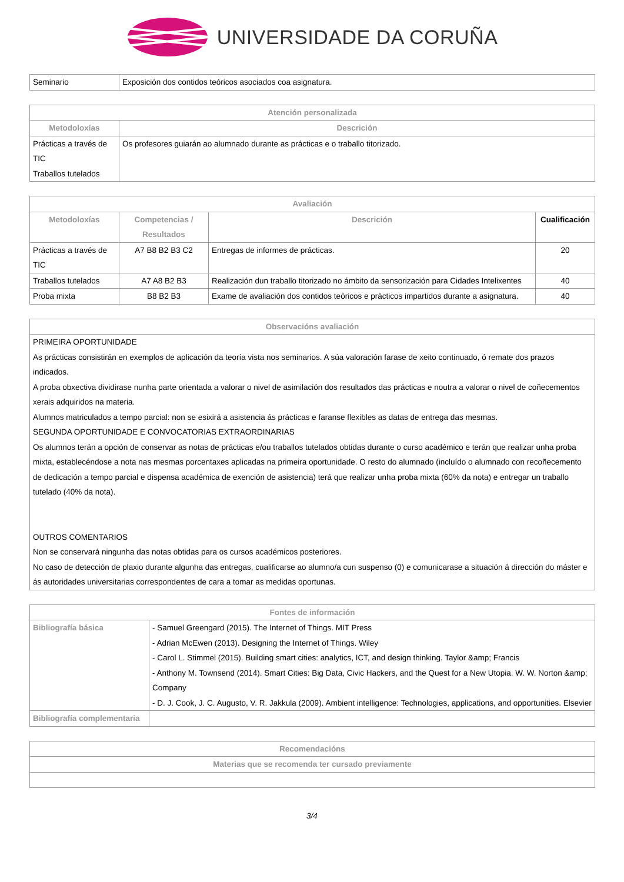UNIVERSIDADE DA CORUÑA
| Seminario | Exposición dos contidos teóricos asociados coa asignatura. |
| Atención personalizada | |
| --- | --- |
| Metodoloxías | Descrición |
| Prácticas a través de TIC Traballos tutelados | Os profesores guiarán ao alumnado durante as prácticas e o traballo titorizado. |
| Avaliación | | | |
| --- | --- | --- | --- |
| Metodoloxías | Competencias / Resultados | Descrición | Cualificación |
| Prácticas a través de TIC | A7 B8 B2 B3 C2 | Entregas de informes de prácticas. | 20 |
| Traballos tutelados | A7 A8 B2 B3 | Realización dun traballo titorizado no ámbito da sensorización para Cidades Intelixentes | 40 |
| Proba mixta | B8 B2 B3 | Exame de avaliación dos contidos teóricos e prácticos impartidos durante a asignatura. | 40 |
| Observacións avaliación |
| --- |
| PRIMEIRA OPORTUNIDADE As prácticas consistirán en exemplos de aplicación da teoría vista nos seminarios. A súa valoración farase de xeito continuado, ó remate dos prazos indicados. A proba obxectiva dividirase nunha parte orientada a valorar o nivel de asimilación dos resultados das prácticas e noutra a valorar o nivel de coñecementos xerais adquiridos na materia. Alumnos matriculados a tempo parcial: non se esixirá a asistencia ás prácticas e faranse flexibles as datas de entrega das mesmas. SEGUNDA OPORTUNIDADE E CONVOCATORIAS EXTRAORDINARIAS Os alumnos terán a opción de conservar as notas de prácticas e/ou traballos tutelados obtidas durante o curso académico e terán que realizar unha proba mixta, establecéndose a nota nas mesmas porcentaxes aplicadas na primeira oportunidade. O resto do alumnado (incluído o alumnado con recoñecemento de dedicación a tempo parcial e dispensa académica de exención de asistencia) terá que realizar unha proba mixta (60% da nota) e entregar un traballo tutelado (40% da nota). OUTROS COMENTARIOS Non se conservará ningunha das notas obtidas para os cursos académicos posteriores. No caso de detección de plaxio durante algunha das entregas, cualificarse ao alumno/a cun suspenso (0) e comunicarase a situación á dirección do máster e ás autoridades universitarias correspondentes de cara a tomar as medidas oportunas. |
| Fontes de información | |
| --- | --- |
| Bibliografía básica | - Samuel Greengard (2015). The Internet of Things. MIT Press - Adrian McEwen (2013). Designing the Internet of Things. Wiley - Carol L. Stimmel (2015). Building smart cities: analytics, ICT, and design thinking. Taylor &amp; Francis - Anthony M. Townsend (2014). Smart Cities: Big Data, Civic Hackers, and the Quest for a New Utopia. W. W. Norton &amp; Company - D. J. Cook, J. C. Augusto, V. R. Jakkula (2009). Ambient intelligence: Technologies, applications, and opportunities. Elsevier |
| Bibliografía complementaria | |
| Recomendacións |
| --- |
| Materias que se recomenda ter cursado previamente |
3/4